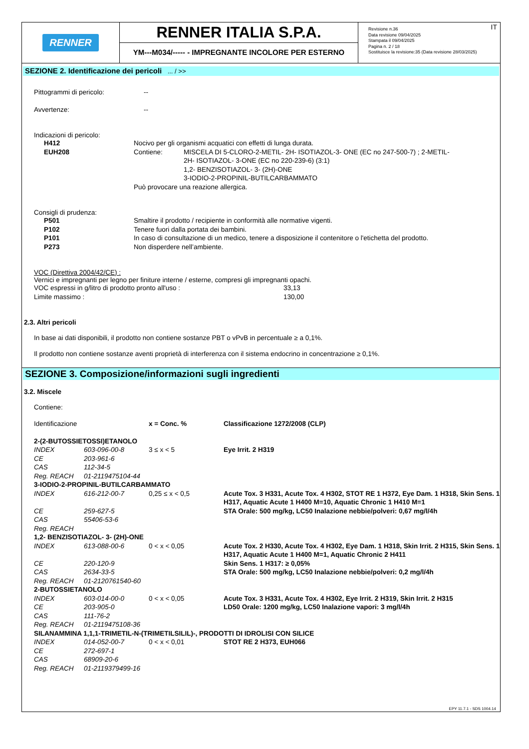RENNER
RENNER ITALIA S.P.A.
YM---M034/----- - IMPREGNANTE INCOLORE PER ESTERNO
IT Revisione n.36
Data revisione 09/04/2025
Stampata il 09/04/2025
Pagina n. 2 / 18
Sostituisce la revisione:35 (Data revisione 28/03/2025)
SEZIONE 2. Identificazione dei pericoli ... / >>
| Pittogrammi di pericolo: | -- |
| Avvertenze: | -- |
Indicazioni di pericolo:
| H412 | Nocivo per gli organismi acquatici con effetti di lunga durata. | |
| EUH208 | Contiene: | MISCELA DI 5-CLORO-2-METIL- 2H- ISOTIAZOL-3- ONE (EC no 247-500-7) ; 2-METIL- 2H- ISOTIAZOL- 3-ONE (EC no 220-239-6) (3:1) 1,2- BENZISOTIAZOL- 3- (2H)-ONE 3-IODIO-2-PROPINIL-BUTILCARBAMMATO |
| | Può provocare una reazione allergica. | |
Consigli di prudenza:
| P501 | Smaltire il prodotto / recipiente in conformità alle normative vigenti. |
| P102 | Tenere fuori dalla portata dei bambini. |
| P101 | In caso di consultazione di un medico, tenere a disposizione il contenitore o l'etichetta del prodotto. |
| P273 | Non disperdere nell’ambiente. |
VOC (Direttiva 2004/42/CE) :
Vernici e impregnanti per legno per finiture interne / esterne, compresi gli impregnanti opachi.
| VOC espressi in g/litro di prodotto pronto all'uso : | 33,13 |
| Limite massimo : | 130,00 |
2.3. Altri pericoli
In base ai dati disponibili, il prodotto non contiene sostanze PBT o vPvB in percentuale ≥ a 0,1%.
Il prodotto non contiene sostanze aventi proprietà di interferenza con il sistema endocrino in concentrazione ≥ 0,1%.
SEZIONE 3. Composizione/informazioni sugli ingredienti
3.2. Miscele
Contiene:
| Identificazione | | x = Conc. % | Classificazione 1272/2008 (CLP) |
| 2-(2-BUTOSSIETOSSI)ETANOLO | | | |
| INDEX | 603-096-00-8 | 3 ≤ x < 5 | Eye Irrit. 2 H319 |
| CE | 203-961-6 | | |
| CAS | 112-34-5 | | |
| Reg. REACH | 01-2119475104-44 | | |
| 3-IODIO-2-PROPINIL-BUTILCARBAMMATO | | | |
| INDEX | 616-212-00-7 | 0,25 ≤ x < 0,5 | Acute Tox. 3 H331, Acute Tox. 4 H302, STOT RE 1 H372, Eye Dam. 1 H318, Skin Sens. 1 H317, Aquatic Acute 1 H400 M=10, Aquatic Chronic 1 H410 M=1 |
| CE | 259-627-5 | | STA Orale: 500 mg/kg, LC50 Inalazione nebbie/polveri: 0,67 mg/l/4h |
| CAS | 55406-53-6 | | |
| Reg. REACH | | | |
| 1,2- BENZISOTIAZOL- 3- (2H)-ONE | | | |
| INDEX | 613-088-00-6 | 0 < x < 0,05 | Acute Tox. 2 H330, Acute Tox. 4 H302, Eye Dam. 1 H318, Skin Irrit. 2 H315, Skin Sens. 1 H317, Aquatic Acute 1 H400 M=1, Aquatic Chronic 2 H411 |
| CE | 220-120-9 | | Skin Sens. 1 H317: ≥ 0,05% |
| CAS | 2634-33-5 | | STA Orale: 500 mg/kg, LC50 Inalazione nebbie/polveri: 0,2 mg/l/4h |
| Reg. REACH | 01-2120761540-60 | | |
| 2-BUTOSSIETANOLO | | | |
| INDEX | 603-014-00-0 | 0 < x < 0,05 | Acute Tox. 3 H331, Acute Tox. 4 H302, Eye Irrit. 2 H319, Skin Irrit. 2 H315 |
| CE | 203-905-0 | | LD50 Orale: 1200 mg/kg, LC50 Inalazione vapori: 3 mg/l/4h |
| CAS | 111-76-2 | | |
| Reg. REACH | 01-2119475108-36 | | |
| SILANAMMINA 1,1,1-TRIMETIL-N-(TRIMETILSILIL)-, PRODOTTI DI IDROLISI CON SILICE | | | |
| INDEX | 014-052-00-7 | 0 < x < 0,01 | STOT RE 2 H373, EUH066 |
| CE | 272-697-1 | | |
| CAS | 68909-20-6 | | |
| Reg. REACH | 01-2119379499-16 | | |
EPY 11.7.1 - SDS 1004.14